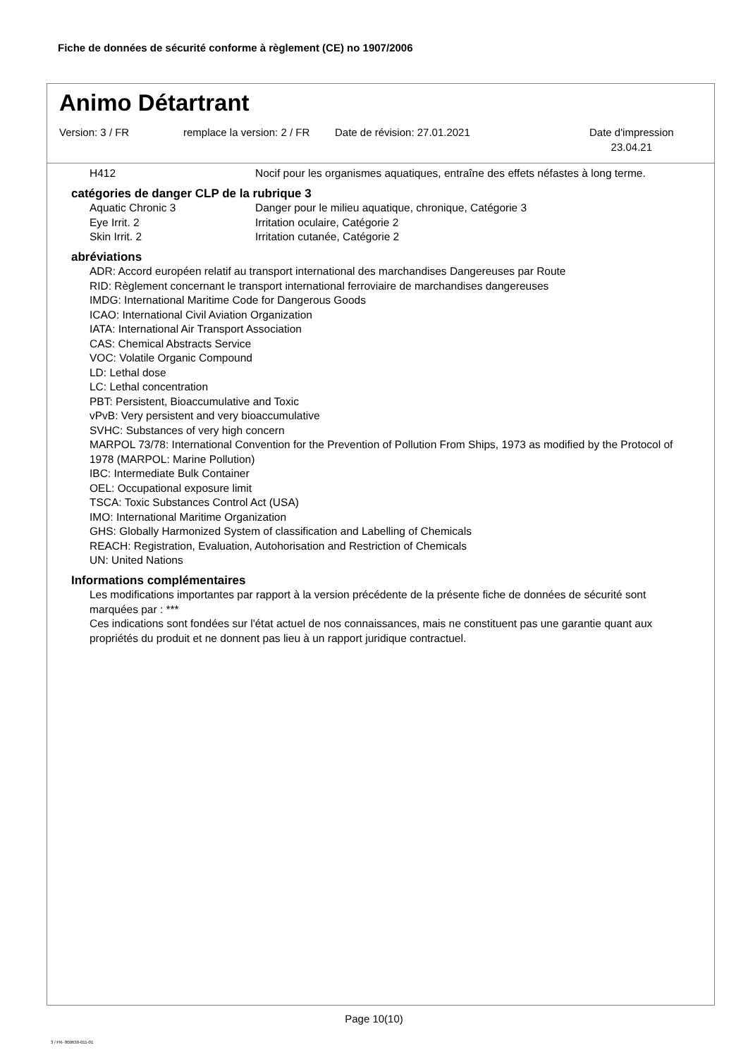Fiche de données de sécurité conforme à règlement (CE) no 1907/2006
Animo Détartrant
Version: 3 / FR remplace la version: 2 / FR
Date de révision: 27.01.2021 Date d'impression
23.04.21
H412 Nocif pour les organismes aquatiques, entraîne des effets néfastes à long terme.
catégories de danger CLP de la rubrique 3
Aquatic Chronic 3 Danger pour le milieu aquatique, chronique, Catégorie 3
Eye Irrit. 2 Irritation oculaire, Catégorie 2
Skin Irrit. 2 Irritation cutanée, Catégorie 2
abréviations
ADR: Accord européen relatif au transport international des marchandises Dangereuses par Route
RID: Règlement concernant le transport international ferroviaire de marchandises dangereuses
IMDG: International Maritime Code for Dangerous Goods
ICAO: International Civil Aviation Organization
IATA: International Air Transport Association
CAS: Chemical Abstracts Service
VOC: Volatile Organic Compound
LD: Lethal dose
LC: Lethal concentration
PBT: Persistent, Bioaccumulative and Toxic
vPvB: Very persistent and very bioaccumulative
SVHC: Substances of very high concern
MARPOL 73/78: International Convention for the Prevention of Pollution From Ships, 1973 as modified by the Protocol of 1978 (MARPOL: Marine Pollution)
IBC: Intermediate Bulk Container
OEL: Occupational exposure limit
TSCA: Toxic Substances Control Act (USA)
IMO: International Maritime Organization
GHS: Globally Harmonized System of classification and Labelling of Chemicals
REACH: Registration, Evaluation, Autohorisation and Restriction of Chemicals
UN: United Nations
Informations complémentaires
Les modifications importantes par rapport à la version précédente de la présente fiche de données de sécurité sont marquées par : ***
Ces indications sont fondées sur l'état actuel de nos connaissances, mais ne constituent pas une garantie quant aux propriétés du produit et ne donnent pas lieu à un rapport juridique contractuel.
Page 10(10)
3 / FR- 800630-011-01